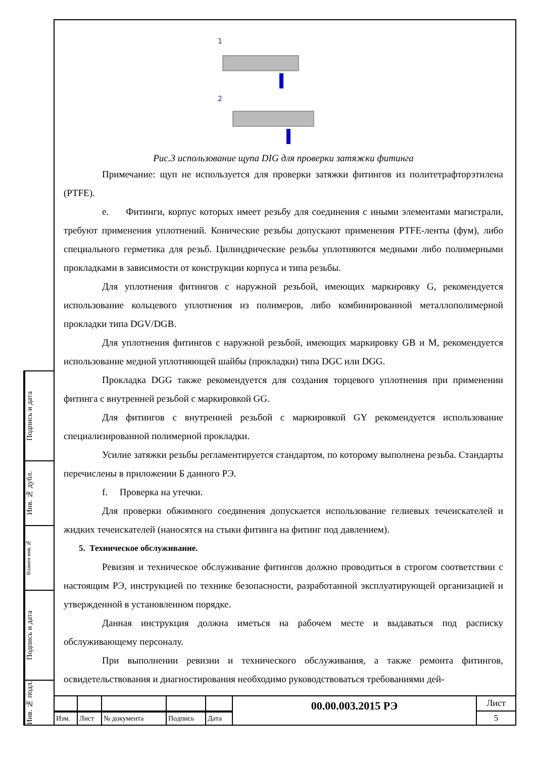Подпись и дата
Инв. № дубл.
Взамен инв.№
Подпись и дата
Инв. № подл.
1
2
Рис.3 использование щупа DIG для проверки затяжки фитинга
Примечание: щуп не используется для проверки затяжки фитингов из политетрафторэтилена (PTFE).
e. Фитинги, корпус которых имеет резьбу для соединения с иными элементами магистрали, требуют применения уплотнений. Конические резьбы допускают применения PTFE-ленты (фум), либо специального герметика для резьб. Цилиндрические резьбы уплотняются медными либо полимерными прокладками в зависимости от конструкции корпуса и типа резьбы.
Для уплотнения фитингов с наружной резьбой, имеющих маркировку G, рекомендуется использование кольцевого уплотнения из полимеров, либо комбинированной металлополимерной прокладки типа DGV/DGB.
Для уплотнения фитингов с наружной резьбой, имеющих маркировку GB и M, рекомендуется использование медной уплотняющей шайбы (прокладки) типа DGC или DGG.
Прокладка DGG также рекомендуется для создания торцевого уплотнения при применении фитинга с внутренней резьбой с маркировкой GG.
Для фитингов с внутренней резьбой с маркировкой GY рекомендуется использование специализированной полимерной прокладки.
Усилие затяжки резьбы регламентируется стандартом, по которому выполнена резьба. Стандарты перечислены в приложении Б данного РЭ.
f. Проверка на утечки.
Для проверки обжимного соединения допускается использование гелиевых течеискателей и жидких течеискателей (наносятся на стыки фитинга на фитинг под давлением).
5. Техническое обслуживание.
Ревизия и техническое обслуживание фитингов должно проводиться в строгом соответствии с настоящим РЭ, инструкцией по технике безопасности, разработанной эксплуатирующей организацией и утвержденной в установленном порядке.
Данная инструкция должна иметься на рабочем месте и выдаваться под расписку обслуживающему персоналу.
При выполнении ревизии и технического обслуживания, а также ремонта фитингов, освидетельствования и диагностирования необходимо руководствоваться требованиями дей-
| | | | | | 00.00.003.2015 РЭ | Лист |
| | | | | | | 5 |
| Изм. | Лист | № документа | Подпись | Дата | | |